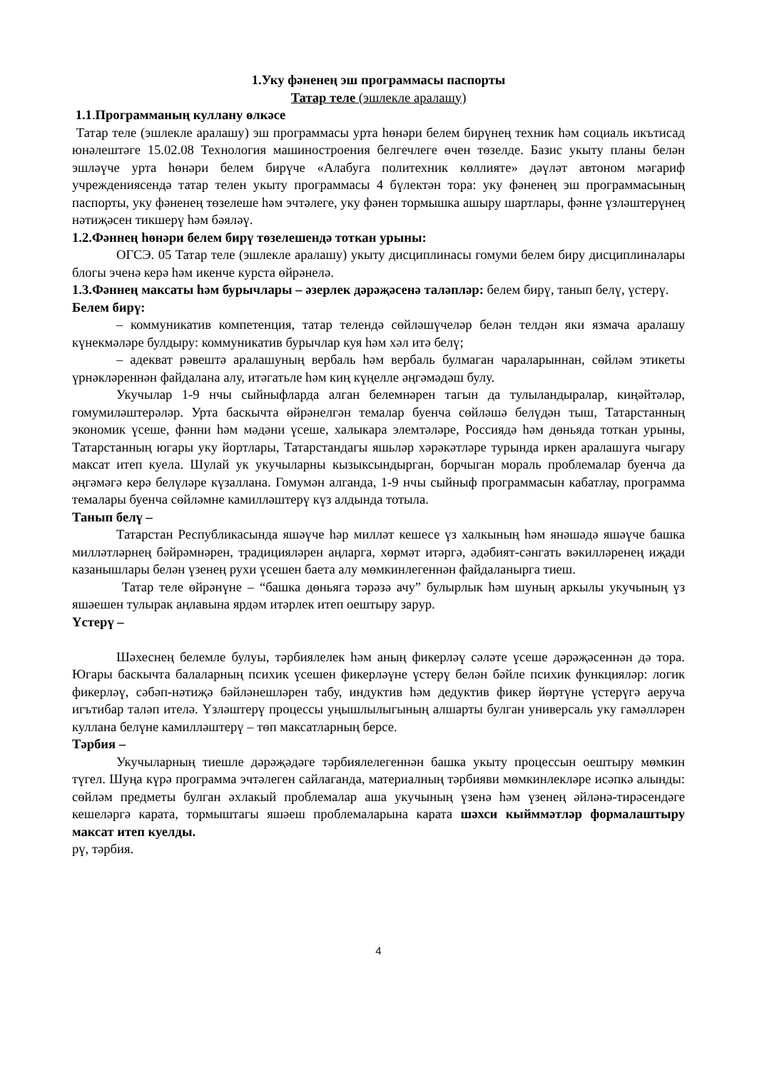1.Уку фәненең эш программасы паспорты
Татар теле (эшлекле аралашу)
1.1.Программаның куллану өлкәсе
Татар теле (эшлекле аралашу) эш программасы урта һөнәри белем бирүнең техник һәм социаль икътисад юнәлештәге 15.02.08 Технология машиностроения белгечлеге өчен төзелде. Базис укыту планы белән эшләүче урта һөнәри белем бирүче «Алабуга политехник көллияте» дәүләт автоном мәгариф учреждениясендә татар телен укыту программасы 4 бүлектән тора: уку фәненең эш программасының паспорты, уку фәненең төзелеше һәм эчтәлеге, уку фәнен тормышка ашыру шартлары, фәнне үзләштерүнең нәтиҗәсен тикшерү һәм бәяләү.
1.2.Фәннең һөнәри белем бирү төзелешендә тоткан урыны:
ОГСЭ. 05 Татар теле (эшлекле аралашу) укыту дисциплинасы гомуми белем биру дисциплиналары блогы эченә керә һәм икенче курста өйрәнелә.
1.3.Фәннең максаты һәм бурычлары – әзерлек дәрәҗәсенә таләпләр: белем бирү, танып белү, үстерү.
Белем бирү:
– коммуникатив компетенция, татар телендә сөйләшүчеләр белән телдән яки язмача аралашу күнекмәләре булдыру: коммуникатив бурычлар куя һәм хәл итә белү;
– адекват рәвештә аралашуның вербаль һәм вербаль булмаган чараларыннан, сөйләм этикеты үрнәкләреннән файдалана алу, итәгатьле һәм киң күңелле әңгәмәдәш булу.
Укучылар 1-9 нчы сыйныфларда алган белемнәрен тагын да тулыландыралар, киңәйтәләр, гомумиләштерәләр. Урта баскычта өйрәнелгән темалар буенча сөйләшә белүдән тыш, Татарстанның экономик үсеше, фәнни һәм мәдәни үсеше, халыкара элемтәләре, Россиядә һәм дөньяда тоткан урыны, Татарстанның югары уку йортлары, Татарстандагы яшьләр хәрәкәтләре турында иркен аралашуга чыгару максат итеп куела. Шулай ук укучыларны кызыксындырган, борчыган мораль проблемалар буенча да әңгәмәгә керә белүләре күзаллана. Гомумән алганда, 1-9 нчы сыйныф программасын кабатлау, программа темалары буенча сөйләмне камилләштерү күз алдында тотыла.
Танып белү –
Татарстан Республикасында яшәүче һәр милләт кешесе үз халкының һәм янәшәдә яшәүче башка милләтләрнең бәйрәмнәрен, традицияләрен аңларга, хөрмәт итәргә, әдәбият-сәнгать вәкилләренең иҗади казанышлары белән үзенең рухи үсешен баета алу мөмкинлегеннән файдаланырга тиеш.
Татар теле өйрәнүне – “башка дөньяга тәрәзә ачу” булырлык һәм шуның аркылы укучының үз яшәешен тулырак аңлавына ярдәм итәрлек итеп оештыру зарур.
Үстерү –
Шәхеснең белемле булуы, тәрбиялелек һәм аның фикерләү сәләте үсеше дәрәҗәсеннән дә тора. Югары баскычта балаларның психик үсешен фикерләүне үстерү белән бәйле психик функцияләр: логик фикерләү, сәбәп-нәтиҗә бәйләнешләрен табу, индуктив һәм дедуктив фикер йөртүне үстерүгә аеруча игътибар таләп ителә. Үзләштерү процессы уңышлылыгының алшарты булган универсаль уку гамәлләрен куллана белүне камилләштерү – төп максатларның берсе.
Тәрбия –
Укучыларның тиешле дәрәҗәдәге тәрбиялелегеннән башка укыту процессын оештыру мөмкин түгел. Шуңа күрә программа эчтәлеген сайлаганда, материалның тәрбияви мөмкинлекләре исәпкә алынды: сөйләм предметы булган әхлакый проблемалар аша укучының үзенә һәм үзенең әйләнә-тирәсендәге кешеләргә карата, тормыштагы яшәеш проблемаларына карата шәхси кыйммәтләр формалаштыру максат итеп куелды.
рү, тәрбия.
4